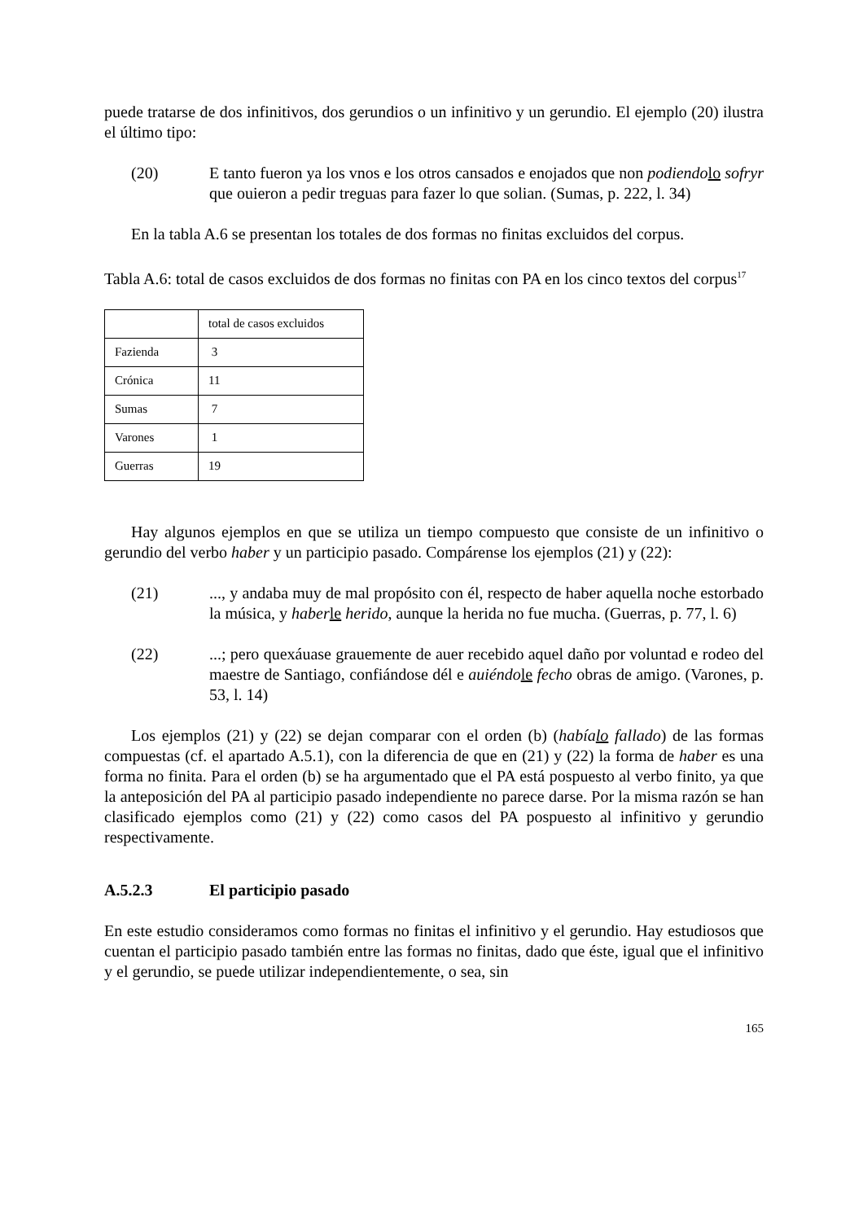puede tratarse de dos infinitivos, dos gerundios o un infinitivo y un gerundio. El ejemplo (20) ilustra el último tipo:
(20) E tanto fueron ya los vnos e los otros cansados e enojados que non podiendo lo sofryr que ouieron a pedir treguas para fazer lo que solian. (Sumas, p. 222, l. 34)
En la tabla A.6 se presentan los totales de dos formas no finitas excluidos del corpus.
Tabla A.6: total de casos excluidos de dos formas no finitas con PA en los cinco textos del corpus<sup>17</sup>
| | total de casos excluidos |
| Fazienda | 3 |
| Crónica | 11 |
| Sumas | 7 |
| Varones | 1 |
| Guerras | 19 |
Hay algunos ejemplos en que se utiliza un tiempo compuesto que consiste de un infinitivo o gerundio del verbo haber y un participio pasado. Compárense los ejemplos (21) y (22):
(21) ..., y andaba muy de mal propósito con él, respecto de haber aquella noche estorbado la música, y haber le herido, aunque la herida no fue mucha. (Guerras, p. 77, l. 6)
(22) ...; pero quexáuase grauemente de auer recebido aquel daño por voluntad e rodeo del maestre de Santiago, confiándose dél e auiéndo le fecho obras de amigo. (Varones, p. 53, l. 14)
Los ejemplos (21) y (22) se dejan comparar con el orden (b) (había lo fallado) de las formas compuestas (cf. el apartado A.5.1), con la diferencia de que en (21) y (22) la forma de haber es una forma no finita. Para el orden (b) se ha argumentado que el PA está pospuesto al verbo finito, ya que la anteposición del PA al participio pasado independiente no parece darse. Por la misma razón se han clasificado ejemplos como (21) y (22) como casos del PA pospuesto al infinitivo y gerundio respectivamente.
A.5.2.3 El participio pasado
En este estudio consideramos como formas no finitas el infinitivo y el gerundio. Hay estudiosos que cuentan el participio pasado también entre las formas no finitas, dado que éste, igual que el infinitivo y el gerundio, se puede utilizar independientemente, o sea, sin
165